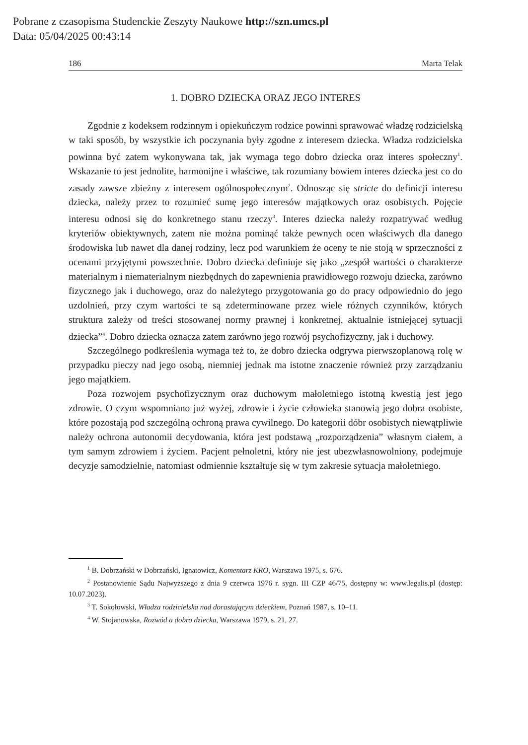Pobrane z czasopisma Studenckie Zeszyty Naukowe http://szn.umcs.pl
Data: 05/04/2025 00:43:14
186 Marta Telak
1. DOBRO DZIECKA ORAZ JEGO INTERES
Zgodnie z kodeksem rodzinnym i opiekuńczym rodzice powinni sprawować władzę rodzicielską w taki sposób, by wszystkie ich poczynania były zgodne z interesem dziecka. Władza rodzicielska powinna być zatem wykonywana tak, jak wymaga tego dobro dziecka oraz interes społeczny<sup>1</sup>. Wskazanie to jest jednolite, harmonijne i właściwe, tak rozumiany bowiem interes dziecka jest co do zasady zawsze zbieżny z interesem ogólnospołecznym<sup>2</sup>. Odnosząc się stricte do definicji interesu dziecka, należy przez to rozumieć sumę jego interesów majątkowych oraz osobistych. Pojęcie interesu odnosi się do konkretnego stanu rzeczy<sup>3</sup>. Interes dziecka należy rozpatrywać według kryteriów obiektywnych, zatem nie można pominąć także pewnych ocen właściwych dla danego środowiska lub nawet dla danej rodziny, lecz pod warunkiem że oceny te nie stoją w sprzeczności z ocenami przyjętymi powszechnie. Dobro dziecka definiuje się jako „zespół wartości o charakterze materialnym i niematerialnym niezbędnych do zapewnienia prawidłowego rozwoju dziecka, zarówno fizycznego jak i duchowego, oraz do należytego przygotowania go do pracy odpowiednio do jego uzdolnień, przy czym wartości te są zdeterminowane przez wiele różnych czynników, których struktura zależy od treści stosowanej normy prawnej i konkretnej, aktualnie istniejącej sytuacji dziecka”<sup>4</sup>. Dobro dziecka oznacza zatem zarówno jego rozwój psychofizyczny, jak i duchowy.
Szczególnego podkreślenia wymaga też to, że dobro dziecka odgrywa pierwszoplanową rolę w przypadku pieczy nad jego osobą, niemniej jednak ma istotne znaczenie również przy zarządzaniu jego majątkiem.
Poza rozwojem psychofizycznym oraz duchowym małoletniego istotną kwestią jest jego zdrowie. O czym wspomniano już wyżej, zdrowie i życie człowieka stanowią jego dobra osobiste, które pozostają pod szczególną ochroną prawa cywilnego. Do kategorii dóbr osobistych niewątpliwie należy ochrona autonomii decydowania, która jest podstawą „rozporządzenia” własnym ciałem, a tym samym zdrowiem i życiem. Pacjent pełnoletni, który nie jest ubezwłasnowolniony, podejmuje decyzje samodzielnie, natomiast odmiennie kształtuje się w tym zakresie sytuacja małoletniego.
<sup>1</sup> B. Dobrzański w Dobrzański, Ignatowicz, Komentarz KRO, Warszawa 1975, s. 676.
<sup>2</sup> Postanowienie Sądu Najwyższego z dnia 9 czerwca 1976 r. sygn. III CZP 46/75, dostępny w: www.legalis.pl (dostęp: 10.07.2023).
<sup>3</sup> T. Sokołowski, Władza rodzicielska nad dorastającym dzieckiem, Poznań 1987, s. 10–11.
<sup>4</sup> W. Stojanowska, Rozwód a dobro dziecka, Warszawa 1979, s. 21, 27.